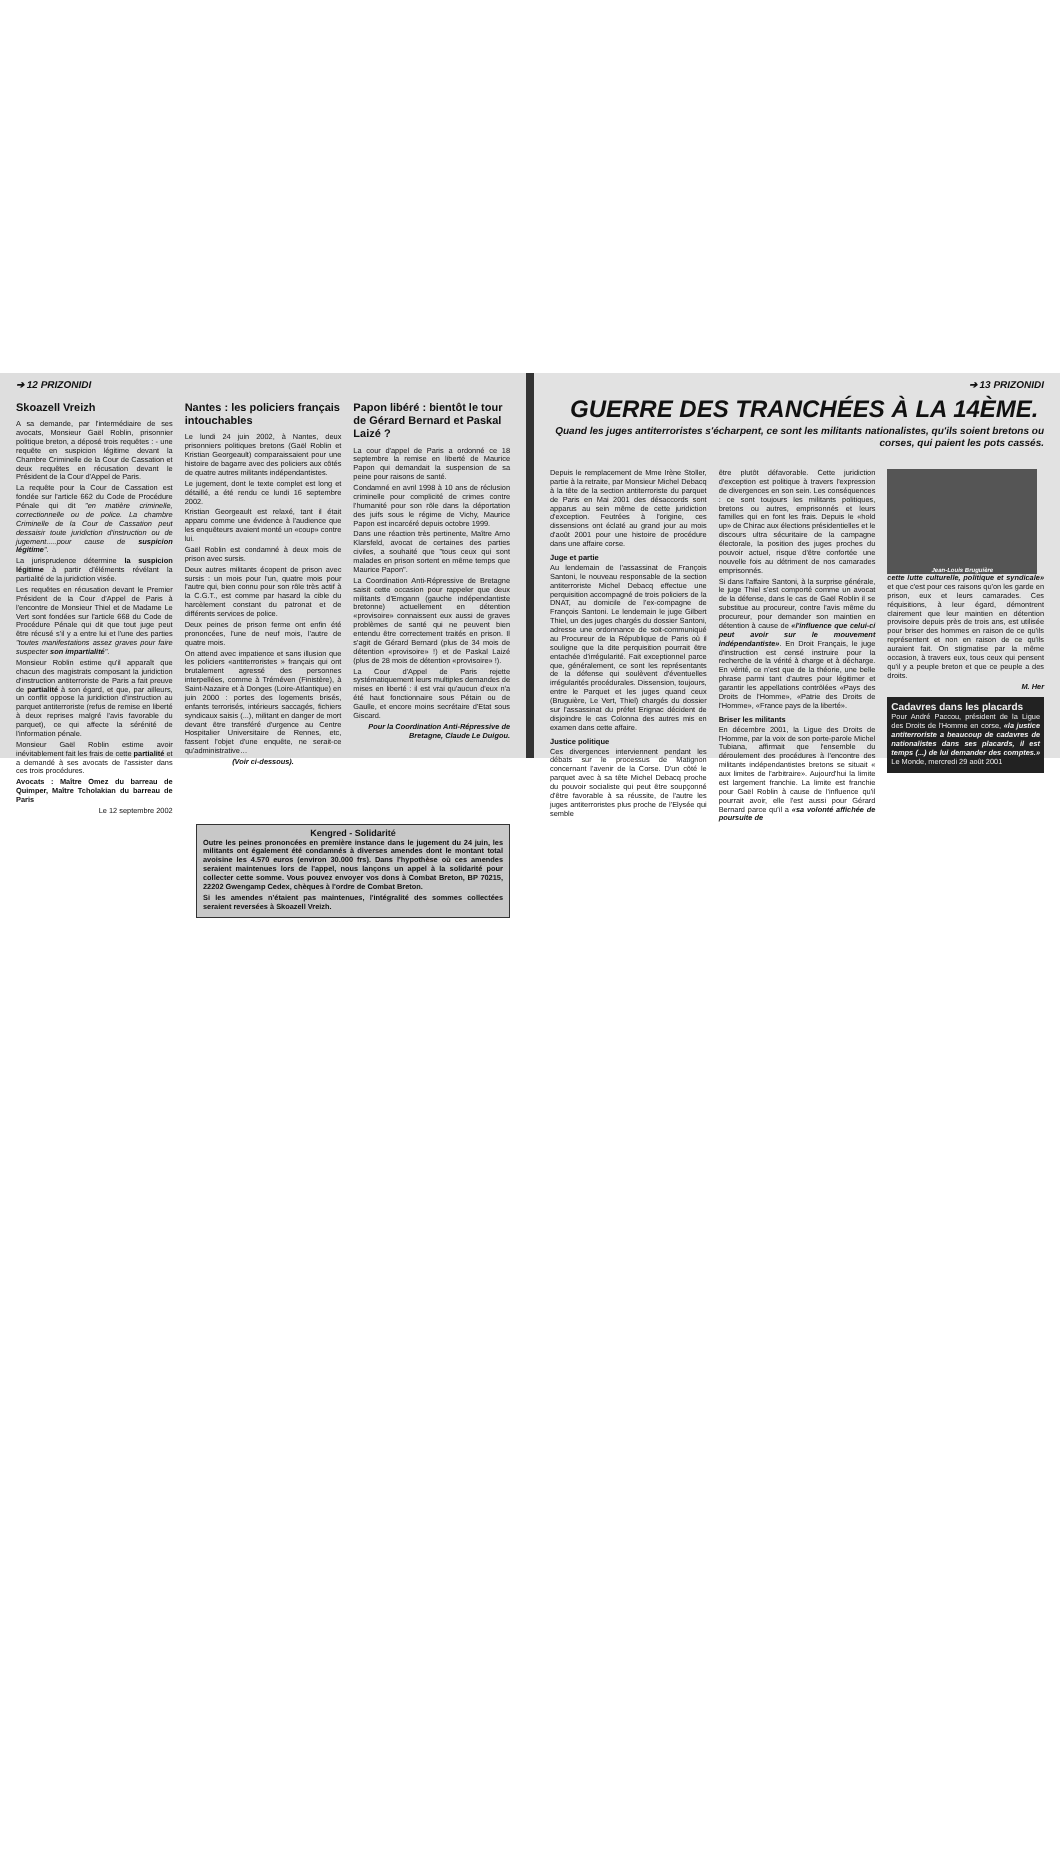➔ 12 PRIZONIDI
Skoazell Vreizh
A sa demande, par l'intermédiaire de ses avocats, Monsieur Gaël Roblin, prisonnier politique breton, a déposé trois requêtes : - une requête en suspicion légitime devant la Chambre Criminelle de la Cour de Cassation et deux requêtes en récusation devant le Président de la Cour d'Appel de Paris.
La requête pour la Cour de Cassation est fondée sur l'article 662 du Code de Procédure Pénale qui dit "en matière criminelle, correctionnelle ou de police. La chambre Criminelle de la Cour de Cassation peut dessaisir toute juridiction d'instruction ou de jugement.....pour cause de suspicion légitime".
La jurisprudence détermine la suspicion légitime à partir d'éléments révélant la partialité de la juridiction visée.
Les requêtes en récusation devant le Premier Président de la Cour d'Appel de Paris à l'encontre de Monsieur Thiel et de Madame Le Vert sont fondées sur l'article 668 du Code de Procédure Pénale qui dit que tout juge peut être récusé s'il y a entre lui et l'une des parties "toutes manifestations assez graves pour faire suspecter son impartialité".
Monsieur Roblin estime qu'il apparaît que chacun des magistrats composant la juridiction d'instruction antiterroriste de Paris a fait preuve de partialité à son égard, et que, par ailleurs, un conflit oppose la juridiction d'instruction au parquet antiterroriste (refus de remise en liberté à deux reprises malgré l'avis favorable du parquet), ce qui affecte la sérénité de l'information pénale.
Monsieur Gaël Roblin estime avoir inévitablement fait les frais de cette partialité et a demandé à ses avocats de l'assister dans ces trois procédures.
Avocats : Maître Omez du barreau de Quimper, Maître Tcholakian du barreau de Paris
Le 12 septembre 2002
Nantes : les policiers français intouchables
Le lundi 24 juin 2002, à Nantes, deux prisonniers politiques bretons (Gaël Roblin et Kristian Georgeault) comparaissaient pour une histoire de bagarre avec des policiers aux côtés de quatre autres militants indépendantistes.
Le jugement, dont le texte complet est long et détaillé, a été rendu ce lundi 16 septembre 2002.
Kristian Georgeault est relaxé, tant il était apparu comme une évidence à l'audience que les enquêteurs avaient monté un «coup» contre lui.
Gaël Roblin est condamné à deux mois de prison avec sursis.
Deux autres militants écopent de prison avec sursis : un mois pour l'un, quatre mois pour l'autre qui, bien connu pour son rôle très actif à la C.G.T., est comme par hasard la cible du harcèlement constant du patronat et de différents services de police.
Deux peines de prison ferme ont enfin été prononcées, l'une de neuf mois, l'autre de quatre mois.
On attend avec impatience et sans illusion que les policiers «antiterroristes » français qui ont brutalement agressé des personnes interpellées, comme à Tréméven (Finistère), à Saint-Nazaire et à Donges (Loire-Atlantique) en juin 2000 : portes des logements brisés, enfants terrorisés, intérieurs saccagés, fichiers syndicaux saisis (...), militant en danger de mort devant être transféré d'urgence au Centre Hospitalier Universitaire de Rennes, etc, fassent l'objet d'une enquête, ne serait-ce qu'administrative…
(Voir ci-dessous).
Papon libéré : bientôt le tour de Gérard Bernard et Paskal Laizé ?
La cour d'appel de Paris a ordonné ce 18 septembre la remise en liberté de Maurice Papon qui demandait la suspension de sa peine pour raisons de santé.
Condamné en avril 1998 à 10 ans de réclusion criminelle pour complicité de crimes contre l'humanité pour son rôle dans la déportation des juifs sous le régime de Vichy, Maurice Papon est incarcéré depuis octobre 1999.
Dans une réaction très pertinente, Maître Arno Klarsfeld, avocat de certaines des parties civiles, a souhaité que "tous ceux qui sont malades en prison sortent en même temps que Maurice Papon".
La Coordination Anti-Répressive de Bretagne saisit cette occasion pour rappeler que deux militants d'Emgann (gauche indépendantiste bretonne) actuellement en détention «provisoire» connaissent eux aussi de graves problèmes de santé qui ne peuvent bien entendu être correctement traités en prison. Il s'agit de Gérard Bernard (plus de 34 mois de détention «provisoire» !) et de Paskal Laizé (plus de 28 mois de détention «provisoire» !).
La Cour d'Appel de Paris rejette systématiquement leurs multiples demandes de mises en liberté : il est vrai qu'aucun d'eux n'a été haut fonctionnaire sous Pétain ou de Gaulle, et encore moins secrétaire d'Etat sous Giscard.
Pour la Coordination Anti-Répressive de Bretagne, Claude Le Duigou.
Kengred - Solidarité
Outre les peines prononcées en première instance dans le jugement du 24 juin, les militants ont également été condamnés à diverses amendes dont le montant total avoisine les 4.570 euros (environ 30.000 frs). Dans l'hypothèse où ces amendes seraient maintenues lors de l'appel, nous lançons un appel à la solidarité pour collecter cette somme. Vous pouvez envoyer vos dons à Combat Breton, BP 70215, 22202 Gwengamp Cedex, chèques à l'ordre de Combat Breton.
Si les amendes n'étaient pas maintenues, l'intégralité des sommes collectées seraient reversées à Skoazell Vreizh.
➔ 13 PRIZONIDI
GUERRE DES TRANCHÉES À LA 14ÈME.
Quand les juges antiterroristes s'écharpent, ce sont les militants nationalistes, qu'ils soient bretons ou corses, qui paient les pots cassés.
Depuis le remplacement de Mme Irène Stoller, partie à la retraite, par Monsieur Michel Debacq à la tête de la section antiterroriste du parquet de Paris en Mai 2001 des désaccords sont apparus au sein même de cette juridiction d'exception. Feutrées à l'origine, ces dissensions ont éclaté au grand jour au mois d'août 2001 pour une histoire de procédure dans une affaire corse.
Juge et partie
Au lendemain de l'assassinat de François Santoni, le nouveau responsable de la section antiterroriste Michel Debacq effectue une perquisition accompagné de trois policiers de la DNAT, au domicile de l'ex-compagne de François Santoni. Le lendemain le juge Gilbert Thiel, un des juges chargés du dossier Santoni, adresse une ordonnance de soit-communiqué au Procureur de la République de Paris où il souligne que la dite perquisition pourrait être entachée d'irrégularité. Fait exceptionnel parce que, généralement, ce sont les représentants de la défense qui soulèvent d'éventuelles irrégularités procédurales. Dissension, toujours, entre le Parquet et les juges quand ceux (Bruguière, Le Vert, Thiel) chargés du dossier sur l'assassinat du préfet Erignac décident de disjoindre le cas Colonna des autres mis en examen dans cette affaire.
Justice politique
Ces divergences interviennent pendant les débats sur le processus de Matignon concernant l'avenir de la Corse. D'un côté le parquet avec à sa tête Michel Debacq proche du pouvoir socialiste qui peut être soupçonné d'être favorable à sa réussite, de l'autre les juges antiterroristes plus proche de l'Elysée qui semble
être plutôt défavorable. Cette juridiction d'exception est politique à travers l'expression de divergences en son sein. Les conséquences : ce sont toujours les militants politiques, bretons ou autres, emprisonnés et leurs familles qui en font les frais. Depuis le «hold up» de Chirac aux élections présidentielles et le discours ultra sécuritaire de la campagne électorale, la position des juges proches du pouvoir actuel, risque d'être confortée une nouvelle fois au détriment de nos camarades emprisonnés.
Si dans l'affaire Santoni, à la surprise générale, le juge Thiel s'est comporté comme un avocat de la défense, dans le cas de Gaël Roblin il se substitue au procureur, contre l'avis même du procureur, pour demander son maintien en détention à cause de «l'influence que celui-ci peut avoir sur le mouvement indépendantiste». En Droit Français, le juge d'instruction est censé instruire pour la recherche de la vérité à charge et à décharge. En vérité, ce n'est que de la théorie, une belle phrase parmi tant d'autres pour légitimer et garantir les appellations contrôlées «Pays des Droits de l'Homme», «Patrie des Droits de l'Homme», «France pays de la liberté».
Briser les militants
En décembre 2001, la Ligue des Droits de l'Homme, par la voix de son porte-parole Michel Tubiana, affirmait que l'ensemble du déroulement des procédures à l'encontre des militants indépendantistes bretons se situait « aux limites de l'arbitraire». Aujourd'hui la limite est largement franchie. La limite est franchie pour Gaël Roblin à cause de l'influence qu'il pourrait avoir, elle l'est aussi pour Gérard Bernard parce qu'il a «sa volonté affichée de poursuite de
Jean-Louis Bruguière
cette lutte culturelle, politique et syndicale» et que c'est pour ces raisons qu'on les garde en prison, eux et leurs camarades. Ces réquisitions, à leur égard, démontrent clairement que leur maintien en détention provisoire depuis près de trois ans, est utilisée pour briser des hommes en raison de ce qu'ils représentent et non en raison de ce qu'ils auraient fait. On stigmatise par la même occasion, à travers eux, tous ceux qui pensent qu'il y a peuple breton et que ce peuple a des droits.
M. Her
Cadavres dans les placards
Pour André Paccou, président de la Ligue des Droits de l'Homme en corse, «la justice antiterroriste a beaucoup de cadavres de nationalistes dans ses placards, il est temps (...) de lui demander des comptes.» Le Monde, mercredi 29 août 2001